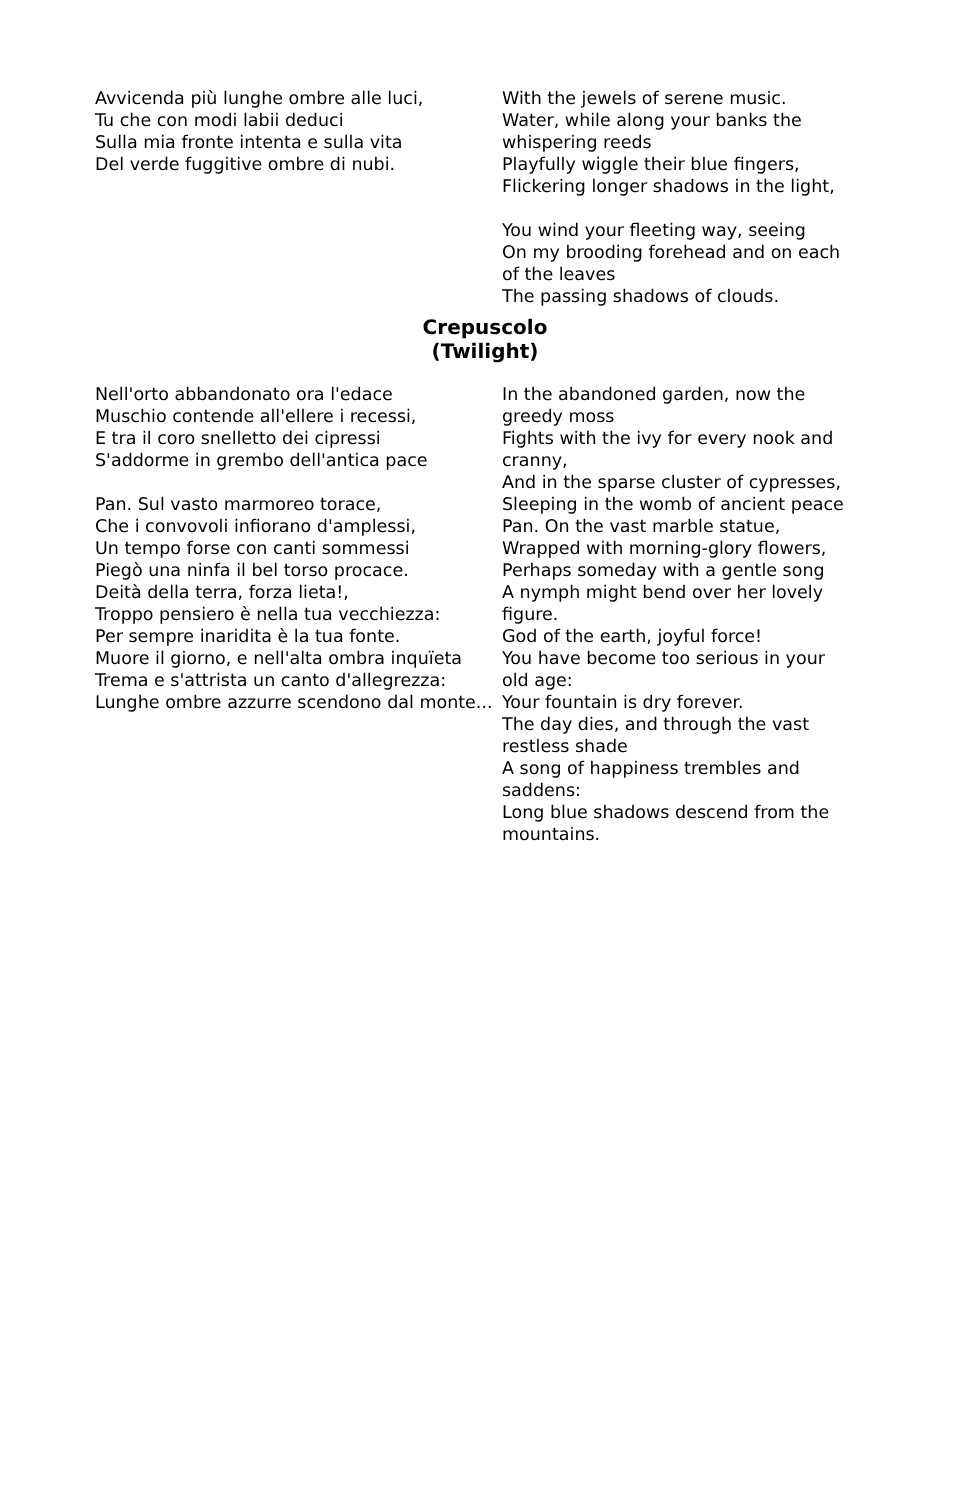Avvicenda più lunghe ombre alle luci,
Tu che con modi labii deduci
Sulla mia fronte intenta e sulla vita
Del verde fuggitive ombre di nubi.
With the jewels of serene music.
Water, while along your banks the whispering reeds
Playfully wiggle their blue fingers,
Flickering longer shadows in the light,
You wind your fleeting way, seeing
On my brooding forehead and on each of the leaves
The passing shadows of clouds.
Crepuscolo
(Twilight)
Nell'orto abbandonato ora l'edace
Muschio contende all'ellere i recessi,
E tra il coro snelletto dei cipressi
S'addorme in grembo dell'antica pace
Pan. Sul vasto marmoreo torace,
Che i convovoli infiorano d'amplessi,
Un tempo forse con canti sommessi
Piegò una ninfa il bel torso procace.
Deità della terra, forza lieta!,
Troppo pensiero è nella tua vecchiezza:
Per sempre inaridita è la tua fonte.
Muore il giorno, e nell'alta ombra inquïeta
Trema e s'attrista un canto d'allegrezza:
Lunghe ombre azzurre scendono dal monte...
In the abandoned garden, now the greedy moss
Fights with the ivy for every nook and cranny,
And in the sparse cluster of cypresses,
Sleeping in the womb of ancient peace
Pan. On the vast marble statue,
Wrapped with morning-glory flowers,
Perhaps someday with a gentle song
A nymph might bend over her lovely figure.
God of the earth, joyful force!
You have become too serious in your old age:
Your fountain is dry forever.
The day dies, and through the vast restless shade
A song of happiness trembles and saddens:
Long blue shadows descend from the mountains.